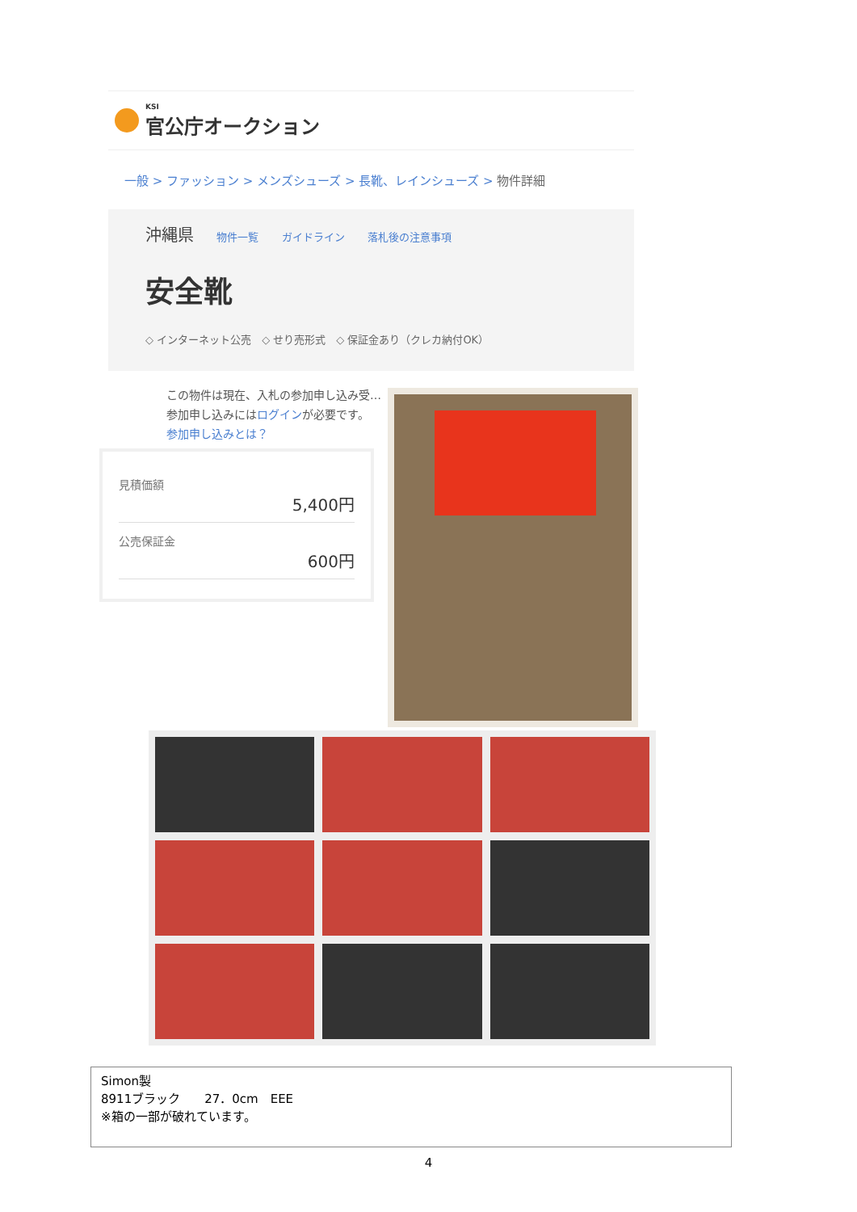KSI
官公庁オークション
一般 > ファッション > メンズシューズ > 長靴、レインシューズ > 物件詳細
沖縄県 物件一覧 ガイドライン 落札後の注意事項
安全靴
◇ インターネット公売　◇ せり売形式　◇ 保証金あり（クレカ納付OK）
この物件は現在、入札の参加申し込み受…
参加申し込みにはログインが必要です。
参加申し込みとは？
見積価額
5,400円
公売保証金
600円
Simon製
8911ブラック　　27．0cm　EEE
※箱の一部が破れています。
4